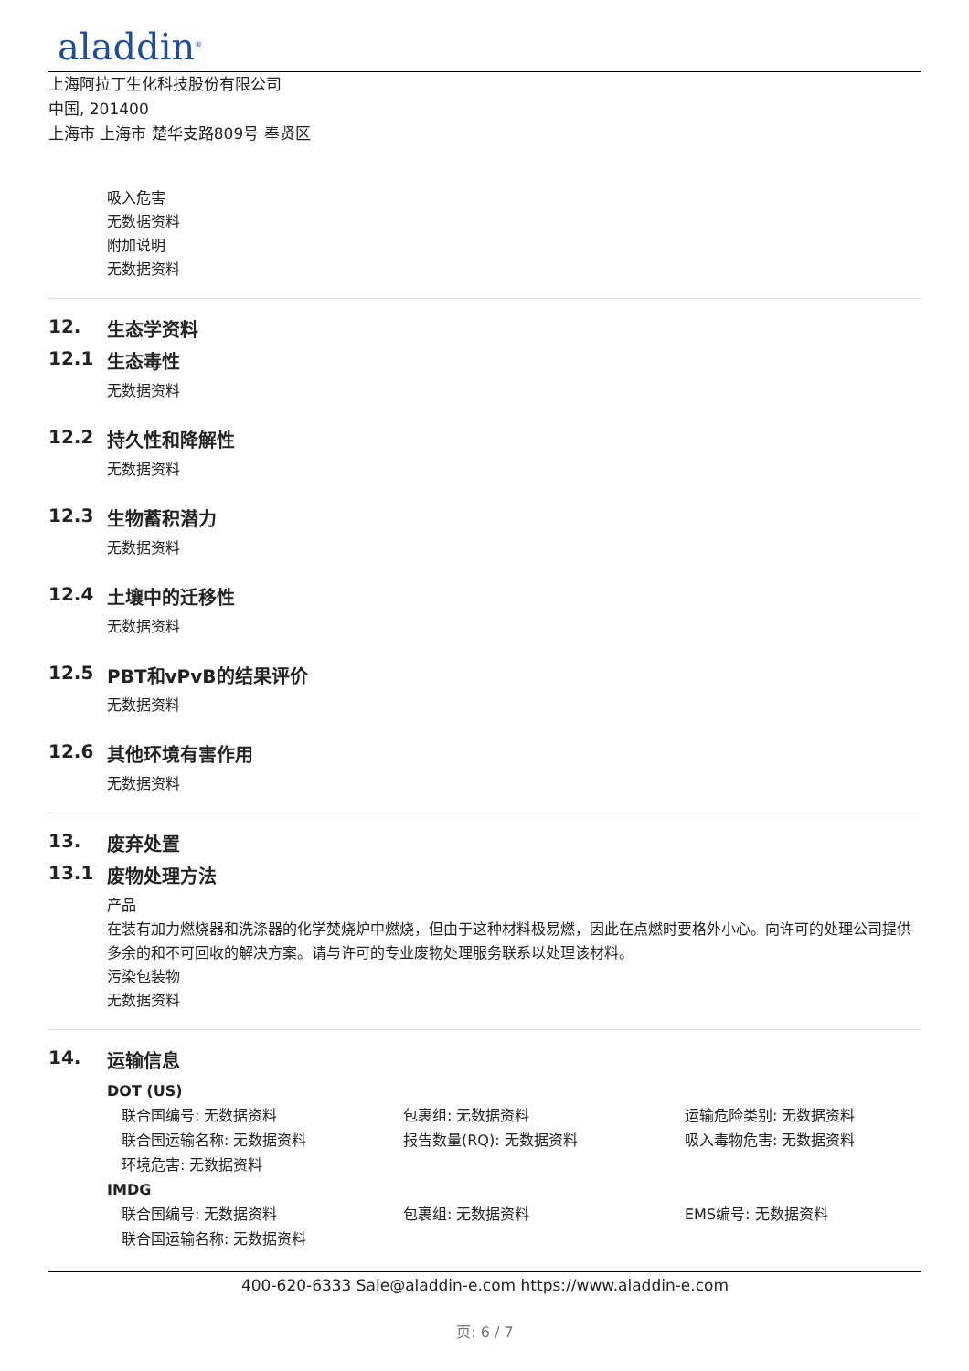aladdin<sup>®</sup>
上海阿拉丁生化科技股份有限公司
中国, 201400
上海市 上海市 楚华支路809号 奉贤区
吸入危害
无数据资料
附加说明
无数据资料
12. 生态学资料
12.1 生态毒性
无数据资料
12.2 持久性和降解性
无数据资料
12.3 生物蓄积潜力
无数据资料
12.4 土壤中的迁移性
无数据资料
12.5 PBT和vPvB的结果评价
无数据资料
12.6 其他环境有害作用
无数据资料
13. 废弃处置
13.1 废物处理方法
产品
在装有加力燃烧器和洗涤器的化学焚烧炉中燃烧，但由于这种材料极易燃，因此在点燃时要格外小心。向许可的处理公司提供多余的和不可回收的解决方案。请与许可的专业废物处理服务联系以处理该材料。
污染包装物
无数据资料
14. 运输信息
DOT (US)
联合国编号: 无数据资料
包裹组: 无数据资料
运输危险类别: 无数据资料
联合国运输名称: 无数据资料
报告数量(RQ): 无数据资料
吸入毒物危害: 无数据资料
环境危害: 无数据资料
IMDG
联合国编号: 无数据资料
包裹组: 无数据资料
EMS编号: 无数据资料
联合国运输名称: 无数据资料
400-620-6333 Sale@aladdin-e.com https://www.aladdin-e.com
页: 6 / 7